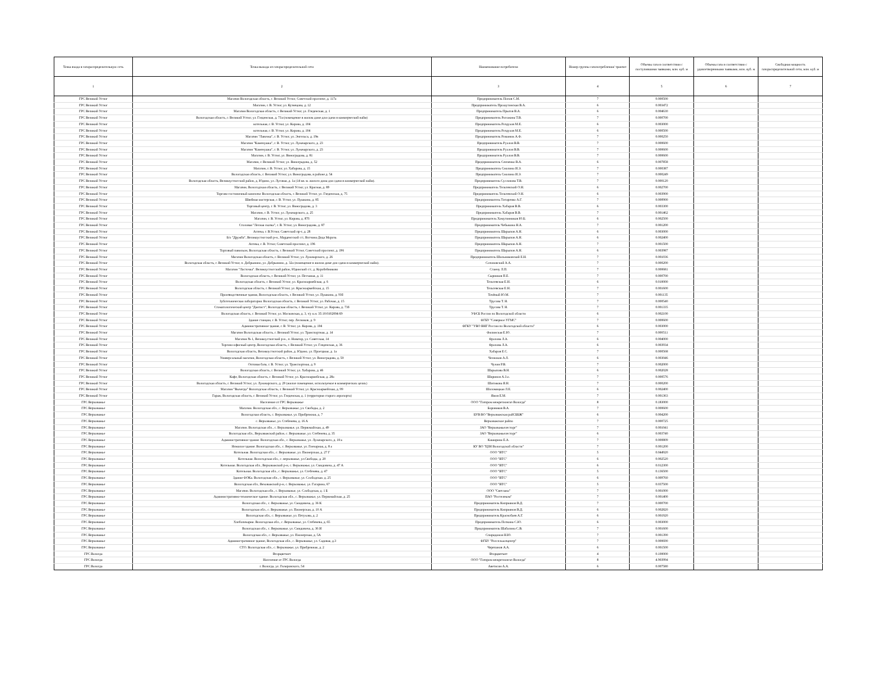| Точка входа в газораспределительную сеть | Точка выхода из газораспределительной сети | Наименование потребителя | Номер группы газопотребления/ транзит | Объемы газа в соответствии с поступившими заявками, млн. куб. м | Объемы газа в соответствии с удовлетворенными заявками, млн. куб. м | Свободная мощность газораспределительной сети, млн. куб. м |
| --- | --- | --- | --- | --- | --- | --- |
| 1 | 2 | 3 | 4 | 5 | 6 | 7 |
| ГРС Великий Устюг | Магазин Вологодская область, г. Великий Устюг, Советский проспект, д. 117а | Предприниматель Попов С.М. | 7 | 0.000500 | | |
| ГРС Великий Устюг | Магазин, г. В. Устюг, ул. Кузнецова, д. 12 | Предприниматель Прошутинская В.А. | 6 | 0.003472 | | |
| ГРС Великий Устюг | Магазин Вологодская область, г. Великий Устюг, ул. Гледенская, д. 1 | Предприниматель Прыгов В.А. | 6 | 0.004630 | | |
| ГРС Великий Устюг | Вологодская область, г. Великий Устюг, ул. Гледенская, д. 73а (помещение в жилом доме для сдачи в коммерческий найм) | Предприниматель Рогожина Т.В. | 7 | 0.000700 | | |
| ГРС Великий Устюг | котельная, г. В. Устюг, ул. Кирова, д. 104 | Предприниматель Роздухов М.Е. | 6 | 0.003000 | | |
| ГРС Великий Устюг | котельная, г. В. Устюг, ул. Кирова, д. 104 | Предприниматель Роздухов М.Е. | 6 | 0.000500 | | |
| ГРС Великий Устюг | Магазин "Лавочка", г. В. Устюг, ул. Энгельса, д. 19в | Предприниматель Романюк А.Ф. | 7 | 0.000250 | | |
| ГРС Великий Устюг | Магазин "Каменушка", г. В. Устюг, ул. Луначарского, д. 23 | Предприниматель Рухлов В.В. | 7 | 0.000600 | | |
| ГРС Великий Устюг | Магазин "Каменушка", г. В. Устюг, ул. Луначарского, д. 23 | Предприниматель Рухлов В.В. | 7 | 0.000600 | | |
| ГРС Великий Устюг | Магазин, г. В. Устюг, ул. Виноградова, д. 81 | Предприниматель Рухлов В.В. | 7 | 0.000600 | | |
| ГРС Великий Устюг | Магазин, г. Великий Устюг, ул. Виноградова, д. 52 | Предприниматель Сенченко В.А. | 6 | 0.007858 | | |
| ГРС Великий Устюг | Магазин, г. В. Устюг, ул. Хабарова, д. 15 | Предприниматель Смолина И.Э. | 7 | 0.000387 | | |
| ГРС Великий Устюг | Вологодская область, г. Великий Устюг, ул. Виноградова, в районе д. 54 | Предприниматель Смолина И.Э. | 7 | 0.000249 | | |
| ГРС Великий Устюг | Вологодская область, Великоустюгский район, д. Юдино, ул. Луговая, д. 1а (14 кв. м. жилого дома для сдачи в коммерческий найм). | Предприниматель Суслонова Т.В. | 7 | 0.000120 | | |
| ГРС Великий Устюг | Магазин, Вологодская область, г. Великий Устюг, ул. Красная, д. 89 | Предприниматель Тельтевский О.Н. | 6 | 0.002700 | | |
| ГРС Великий Устюг | Торгово-гостиничный комплекс Вологодская область, г. Великий Устюг, ул. Гледенская, д. 75 | Предприниматель Тельтевский О.Н. | 6 | 0.003900 | | |
| ГРС Великий Устюг | Швейная мастерская, г. В. Устюг, ул. Пушкина, д. 85 | Предприниматель Титаренко А.Г. | 7 | 0.000900 | | |
| ГРС Великий Устюг | Торговый центр, г. В. Устюг, ул. Виноградова, д. 3 | Предприниматель Хабаров В.В. | 6 | 0.003300 | | |
| ГРС Великий Устюг | Магазин, г. В. Устюг, ул. Луначарского, д. 25 | Предприниматель Хабаров В.В. | 7 | 0.001462 | | |
| ГРС Великий Устюг | Магазин, г. В. Устюг, ул. Кирова, д. 87б | Предприниматель Хомутинников Ю.Б. | 6 | 0.002500 | | |
| ГРС Великий Устюг | Столовая "Лесная сказка", г. В. Устюг, ул. Виноградова, д. 87 | Предприниматель Чебыкина Н.А. | 7 | 0.001200 | | |
| ГРС Великий Устюг | Аптека, г. В.Устюг, Советский пр-т, д. 28 | Предприниматель Шарыпов А.Н. | 6 | 0.003000 | | |
| ГРС Великий Устюг | Б/о "Дружба", Великоустюгский р-н., Марденгский с/с, Вотчина Деда Мороза. | Предприниматель Шарыпов А.Н. | 6 | 0.002400 | | |
| ГРС Великий Устюг | Аптека, г. В. Устюг, Советский проспект, д. 196 | Предприниматель Шарыпов А.Н. | 7 | 0.001500 | | |
| ГРС Великий Устюг | Торговый павильон, Вологодская область, г. Великий Устюг, Советский проспект, д. 196 | Предприниматель Шарыпов А.Н. | 6 | 0.003987 | | |
| ГРС Великий Устюг | Магазин Вологодская область, г. Великий Устюг, ул. Луначарского, д. 26 | Предприниматель Шильниковский Е.Н. | 7 | 0.001036 | | |
| ГРС Великий Устюг | Вологодская область, г. Великий Устюг, п. Добрынино, ул. Добрынино, д. 32а (помещение в жилом доме для сдачи в коммерческий найм). | Созоновский А.А. | 7 | 0.000200 | | |
| ГРС Великий Устюг | Магазин "Ласточка". Великоустюгский район, Юдинский с/с, д. Коробейниково | Станчу Л.П. | 7 | 0.000681 | | |
| ГРС Великий Устюг | Вологодская область, г. Великий Устюг, ул. Песчаная, д. 11 | Сырников П.Е. | 7 | 0.000700 | | |
| ГРС Великий Устюг | Вологодская область, г. Великий Устюг, ул. Красноармейская, д. 6 | Тельтевская Е.Н. | 6 | 0.010000 | | |
| ГРС Великий Устюг | Вологодская область, г. Великий Устюг, ул. Красноармейская, д. 15 | Тельтевская Е.Н. | 7 | 0.001600 | | |
| ГРС Великий Устюг | Производственные здания, Вологодская область, г. Великий Устюг, ул. Пушкина, д. 93б | Точёный Ю.М. | 7 | 0.001135 | | |
| ГРС Великий Устюг | Зуботехническая лаборатория. Вологодская область, г. Великий Устюг, ул. Рабочая, д. 15 | Трусова Т. Н. | 7 | 0.000540 | | |
| ГРС Великий Устюг | Стоматологический центр "Дантист", Вологодская область, г. Великий Устюг, ул. Кирова, д. 73б | Трусова Т. Н. | 7 | 0.001335 | | |
| ГРС Великий Устюг | Вологодская область, г. Великий Устюг, ул. Московская, д. 3, з/у к.н. 35:10:0102004:69 | УФСБ России по Вологодской области | 6 | 0.002100 | | |
| ГРС Великий Устюг | Здание станции, г. В. Устюг, пер. Лесников, д. 9 | ФГБУ "Северное УГМС" | 7 | 0.000600 | | |
| ГРС Великий Устюг | Административное здание, г. В. Устюг, ул. Кирова, д. 104 | ФГКУ "УВО ВНГ России по Вологодской области" | 6 | 0.003000 | | |
| ГРС Великий Устюг | Магазин Вологодская область, г. Великий Устюг, ул. Транспортная, д. 14 | Филинская Е.Ю. | 7 | 0.000511 | | |
| ГРС Великий Устюг | Магазин № 1, Великоустюгский р-н., п. Новатор, ул. Советская, 14 | Фролова Л.А. | 6 | 0.004000 | | |
| ГРС Великий Устюг | Торгово-офисный центр, Вологодская область, г. Великий Устюг, ул. Гледенская, д. 36 | Фролова Л.А. | 6 | 0.003934 | | |
| ГРС Великий Устюг | Вологодская область, Великоустюгский район, д. Юдино, ул. Проездная, д. 1а | Хабаров Е.С. | 7 | 0.000568 | | |
| ГРС Великий Устюг | Универсальный магазин, Вологодская область, г. Великий Устюг, ул. Виноградова, д. 50 | Челноков А.Л. | 6 | 0.003046 | | |
| ГРС Великий Устюг | Оптовая база, г. В. Устюг, ул. Транспортная, д. 9 | Чучин Р.В. | 7 | 0.002000 | | |
| ГРС Великий Устюг | Вологодская область, г. Великий Устюг, ул. Хабарова, д. 46 | Шарыпова В.Н. | 6 | 0.002028 | | |
| ГРС Великий Устюг | Кафе, Вологодская область, г. Великий Устюг, ул. Красноармейская, д. 28а | Ширинов А.З.о. | 7 | 0.000576 | | |
| ГРС Великий Устюг | Вологодская область, г. Великий Устюг, ул. Луначарского, д. 29 (жилое помещение, используемое в коммерческих целях) | Шитикова Я.Н. | 7 | 0.000200 | | |
| ГРС Великий Устюг | Магазин "Вычегда" Вологодская область, г. Великий Устюг, ул. Красноармейская, д. 99 | Шоломицкая Л.Е. | 6 | 0.002400 | | |
| ГРС Великий Устюг | Гараж, Вологодская область, г. Великий Устюг, ул. Гледенская, д. 1 (территория старого аэропорта) | Ямов Е.М. | 7 | 0.001363 | | |
| ГРС Верховажье | Население от ГРС Верховажье | ООО "Газпром межрегионгаз Вологда" | 8 | 0.183000 | | |
| ГРС Верховажье | Магазин. Вологодская обл., с. Верховажье, ул. Свободы, д. 2 | Боровиков В.А. | 7 | 0.000600 | | |
| ГРС Верховажье | Вологодская область, с. Верховажье, ул. Прибрежная, д. 7 | БУВ ВО "Верховажская райСББЖ" | 6 | 0.004200 | | |
| ГРС Верховажье | с. Верховажье, ул. Стебенева, д. 16 А | Верховажское райпо | 7 | 0.000725 | | |
| ГРС Верховажье | Магазин. Вологодская обл., с. Верховажье, ул. Первомайская, д. 49 | ЗАО "Верховажьелесторг" | 7 | 0.001041 | | |
| ГРС Верховажье | Вологодская обл., Верховажский район, с. Верховажье, ул. Стебенева, д. 35 | ЗАО "Верховажьелесторг" | 6 | 0.003740 | | |
| ГРС Верховажье | Административное здание. Вологодская обл., с. Верховажье, ул. Луначарского, д. 18 а | Каширина Е.А. | 7 | 0.000809 | | |
| ГРС Верховажье | Нежилое здание. Вологодская обл., с. Верховажье, ул. Гончарная, д. 8 а | КУ ВО "ЦЗН Вологодской области" | 7 | 0.001200 | | |
| ГРС Верховажье | Котельная. Вологодская обл., с. Верховажье, ул. Пионерская, д. 27 Г | ООО "ВТС" | 5 | 0.044920 | | |
| ГРС Верховажье | Котельная. Вологодская обл., с. верховажье, ул.Свободы, д. 20 | ООО "ВТС" | 6 | 0.002520 | | |
| ГРС Верховажье | Котельная. Вологодская обл., Верховажский р-н, с. Верховажье, ул. Смидовича, д. 47 А | ООО "ВТС" | 6 | 0.012300 | | |
| ГРС Верховажье | Котельная. Вологодская обл., с. Верховажье, ул. Стебенева, д. 47 | ООО "ВТС" | 5 | 0.136500 | | |
| ГРС Верховажье | Здание ФОКа. Вологодская обл., с. Верховажье, ул. Слободская. д. 25 | ООО "ВТС" | 6 | 0.009760 | | |
| ГРС Верховажье | Вологодская обл., Веховажский р-н, с. Верховажье, ул. Гагарина, 67 | ООО "ВТС" | 5 | 0.037500 | | |
| ГРС Верховажье | Магазин. Вологодская обл., с. Верховажье, ул. Слободская, д. 1 Б | ООО "Светлана" | 7 | 0.001000 | | |
| ГРС Верховажье | Административно-техническое здание. Вологодская обл., с. Верховажье, ул. Первомайская, д. 25 | ПАО "Ростелеком" | 7 | 0.001400 | | |
| ГРС Верховажье | Вологодская обл., с. Верховажье, ул. Смидовича, д. 36 К | Предприниматель Киприянов В.Д. | 7 | 0.000700 | | |
| ГРС Верховажье | Вологодская обл., с. Верховажье, ул. Пионерская, д. 10 А | Предприниматель Киприянов В.Д. | 6 | 0.002820 | | |
| ГРС Верховажье | Вологодская обл., с. Верховажье, ул. Петухова, д. 2 | Предприниматель Краснобаев А.Г. | 6 | 0.001920 | | |
| ГРС Верховажье | Хлебопекарня. Вологодская обл., с. Верховажье, ул. Стебенева, д. 65 | Предприниматель Поткина С.Ю. | 6 | 0.003000 | | |
| ГРС Верховажье | Вологодская обл., с. Верховажье, ул. Смидовича, д. 36 И | Предприниматель Шабалина С.В. | 7 | 0.001600 | | |
| ГРС Верховажье | Вологодская обл., с. Верховажье, ул. Пионерская, д. 5А | Спиридонов Н.Ю. | 7 | 0.001390 | | |
| ГРС Верховажье | Административное здание, Вологодская обл., с. Верховажье, ул. Садовая, д.3 | ФГБУ "Россельхозцентр" | 7 | 0.000690 | | |
| ГРС Верховажье | СТО. Вологодская обл., с. Верховажье, ул. Прибрежная, д. 2 | Черепанов А.А. | 6 | 0.001500 | | |
| ГРС Вологда | Вторцветмет | Вторцветмет | 4 | 0.100000 | | |
| ГРС Вологда | Население от ГРС Вологда | ООО "Газпром межрегионгаз Вологда" | 8 | 4.903994 | | |
| ГРС Вологда | г. Вологда, ул. Гиляровского, 54 | Аветисян А.А. | 6 | 0.007580 | | |